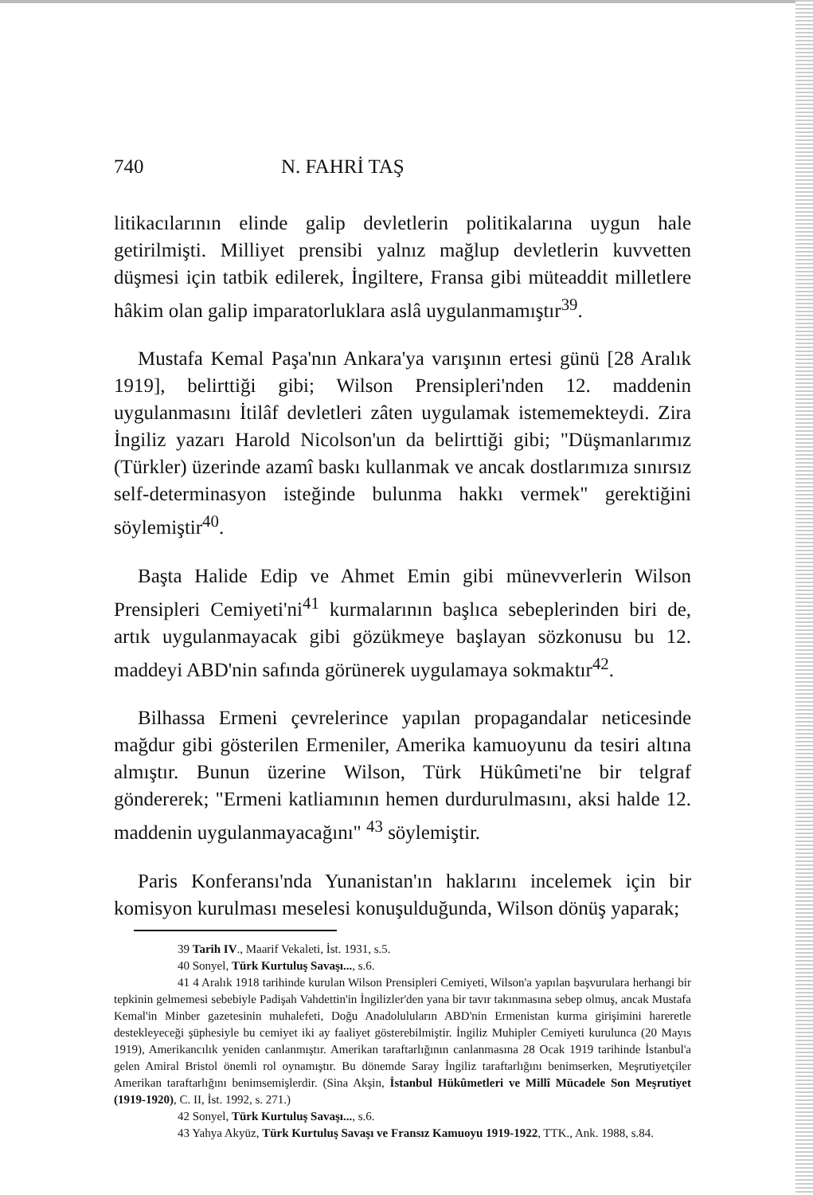740 N. FAHRİ TAŞ
litikacılarının elinde galip devletlerin politikalarına uygun hale getirilmişti. Milliyet prensibi yalnız mağlup devletlerin kuvvetten düşmesi için tatbik edilerek, İngiltere, Fransa gibi müteaddit milletlere hâkim olan galip imparatorluklara aslâ uygulanmamıştır<sup>39</sup>.
Mustafa Kemal Paşa'nın Ankara'ya varışının ertesi günü [28 Aralık 1919], belirttiği gibi; Wilson Prensipleri'nden 12. maddenin uygulanmasını İtilâf devletleri zâten uygulamak istememekteydi. Zira İngiliz yazarı Harold Nicolson'un da belirttiği gibi; "Düşmanlarımız (Türkler) üzerinde azamî baskı kullanmak ve ancak dostlarımıza sınırsız self-determinasyon isteğinde bulunma hakkı vermek" gerektiğini söylemiştir<sup>40</sup>.
Başta Halide Edip ve Ahmet Emin gibi münevverlerin Wilson Prensipleri Cemiyeti'ni<sup>41</sup> kurmalarının başlıca sebeplerinden biri de, artık uygulanmayacak gibi gözükmeye başlayan sözkonusu bu 12. maddeyi ABD'nin safında görünerek uygulamaya sokmaktır<sup>42</sup>.
Bilhassa Ermeni çevrelerince yapılan propagandalar neticesinde mağdur gibi gösterilen Ermeniler, Amerika kamuoyunu da tesiri altına almıştır. Bunun üzerine Wilson, Türk Hükûmeti'ne bir telgraf göndererek; "Ermeni katliamının hemen durdurulmasını, aksi halde 12. maddenin uygulanmayacağını" <sup>43</sup> söylemiştir.
Paris Konferansı'nda Yunanistan'ın haklarını incelemek için bir komisyon kurulması meselesi konuşulduğunda, Wilson dönüş yaparak;
39 Tarih IV., Maarif Vekaleti, İst. 1931, s.5.
40 Sonyel, Türk Kurtuluş Savaşı..., s.6.
41 4 Aralık 1918 tarihinde kurulan Wilson Prensipleri Cemiyeti, Wilson'a yapılan başvurulara herhangi bir tepkinin gelmemesi sebebiyle Padişah Vahdettin'in İngilizler'den yana bir tavır takınmasına sebep olmuş, ancak Mustafa Kemal'in Minber gazetesinin muhalefeti, Doğu Anadoluluların ABD'nin Ermenistan kurma girişimini hareretle destekleyeceği şüphesiyle bu cemiyet iki ay faaliyet gösterebilmiştir. İngiliz Muhipler Cemiyeti kurulunca (20 Mayıs 1919), Amerikancılık yeniden canlanmıştır. Amerikan taraftarlığının canlanmasına 28 Ocak 1919 tarihinde İstanbul'a gelen Amiral Bristol önemli rol oynamıştır. Bu dönemde Saray İngiliz taraftarlığını benimserken, Meşrutiyetçiler Amerikan taraftarlığını benimsemişlerdir. (Sina Akşin, İstanbul Hükûmetleri ve Millî Mücadele Son Meşrutiyet (1919-1920), C. II, İst. 1992, s. 271.)
42 Sonyel, Türk Kurtuluş Savaşı..., s.6.
43 Yahya Akyüz, Türk Kurtuluş Savaşı ve Fransız Kamuoyu 1919-1922, TTK., Ank. 1988, s.84.